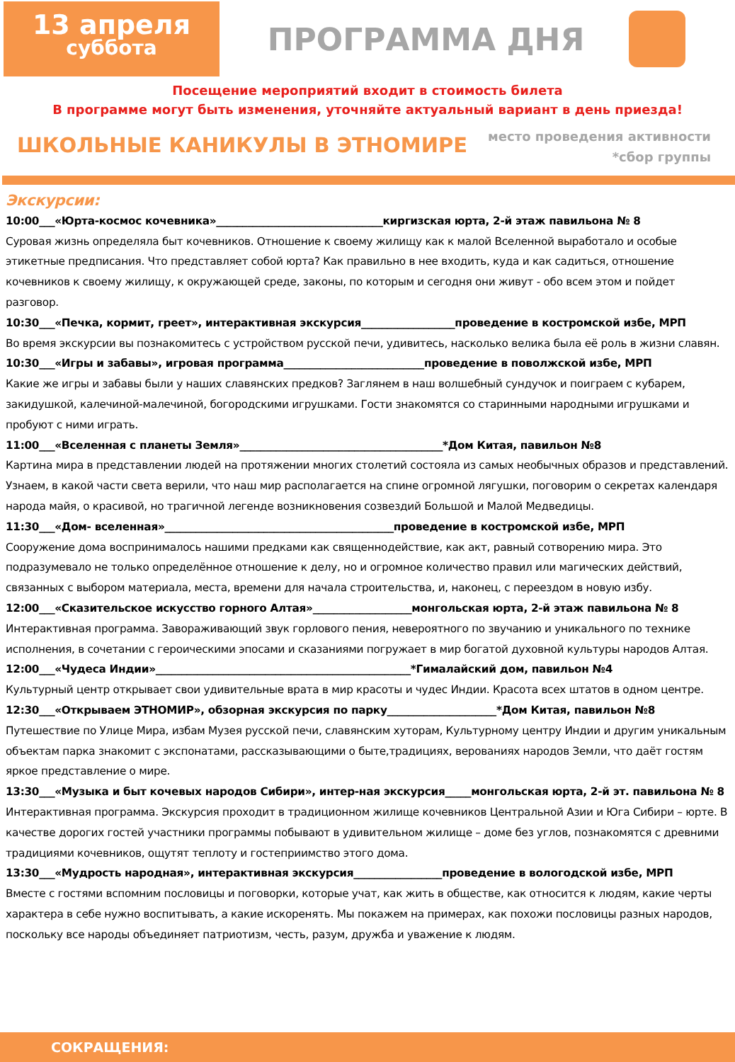13 апреля
суббота
ПРОГРАММА ДНЯ
Посещение мероприятий входит в стоимость билета
В программе могут быть изменения, уточняйте актуальный вариант в день приезда!
ШКОЛЬНЫЕ КАНИКУЛЫ В ЭТНОМИРЕ
место проведения активности
*сбор группы
Экскурсии:
10:00___«Юрта-космос кочевника»________________________________киргизская юрта, 2-й этаж павильона № 8
Суровая жизнь определяла быт кочевников. Отношение к своему жилищу как к малой Вселенной выработало и особые этикетные предписания. Что представляет собой юрта? Как правильно в нее входить, куда и как садиться, отношение кочевников к своему жилищу, к окружающей среде, законы, по которым и сегодня они живут - обо всем этом и пойдет разговор.
10:30___«Печка, кормит, греет», интерактивная экскурсия__________________проведение в костромской избе, МРП
Во время экскурсии вы познакомитесь с устройством русской печи, удивитесь, насколько велика была её роль в жизни славян.
10:30___«Игры и забавы», игровая программа___________________________проведение в поволжской избе, МРП
Какие же игры и забавы были у наших славянских предков? Заглянем в наш волшебный сундучок и поиграем с кубарем, закидушкой, калечиной-малечиной, богородскими игрушками. Гости знакомятся со старинными народными игрушками и пробуют с ними играть.
11:00___«Вселенная с планеты Земля»_______________________________________*Дом Китая, павильон №8
Картина мира в представлении людей на протяжении многих столетий состояла из самых необычных образов и представлений. Узнаем, в какой части света верили, что наш мир располагается на спине огромной лягушки, поговорим о секретах календаря народа майя, о красивой, но трагичной легенде возникновения созвездий Большой и Малой Медведицы.
11:30___«Дом- вселенная»____________________________________________проведение в костромской избе, МРП
Сооружение дома воспринималось нашими предками как священнодействие, как акт, равный сотворению мира. Это подразумевало не только определённое отношение к делу, но и огромное количество правил или магических действий, связанных с выбором материала, места, времени для начала строительства, и, наконец, с переездом в новую избу.
12:00___«Сказительское искусство горного Алтая»___________________монгольская юрта, 2-й этаж павильона № 8
Интерактивная программа. Завораживающий звук горлового пения, невероятного по звучанию и уникального по технике исполнения, в сочетании с героическими эпосами и сказаниями погружает в мир богатой духовной культуры народов Алтая.
12:00___«Чудеса Индии»_________________________________________________*Гималайский дом, павильон №4
Культурный центр открывает свои удивительные врата в мир красоты и чудес Индии. Красота всех штатов в одном центре.
12:30___«Открываем ЭТНОМИР», обзорная экскурсия по парку_____________________*Дом Китая, павильон №8
Путешествие по Улице Мира, избам Музея русской печи, славянским хуторам, Культурному центру Индии и другим уникальным объектам парка знакомит с экспонатами, рассказывающими о быте,традициях, верованиях народов Земли, что даёт гостям яркое представление о мире.
13:30___«Музыка и быт кочевых народов Сибири», интер-ная экскурсия_____монгольская юрта, 2-й эт. павильона № 8
Интерактивная программа. Экскурсия проходит в традиционном жилище кочевников Центральной Азии и Юга Сибири – юрте. В качестве дорогих гостей участники программы побывают в удивительном жилище – доме без углов, познакомятся с древними традициями кочевников, ощутят теплоту и гостеприимство этого дома.
13:30___«Мудрость народная», интерактивная экскурсия_________________проведение в вологодской избе, МРП
Вместе с гостями вспомним пословицы и поговорки, которые учат, как жить в обществе, как относится к людям, какие черты характера в себе нужно воспитывать, а какие искоренять. Мы покажем на примерах, как похожи пословицы разных народов, поскольку все народы объединяет патриотизм, честь, разум, дружба и уважение к людям.
СОКРАЩЕНИЯ: